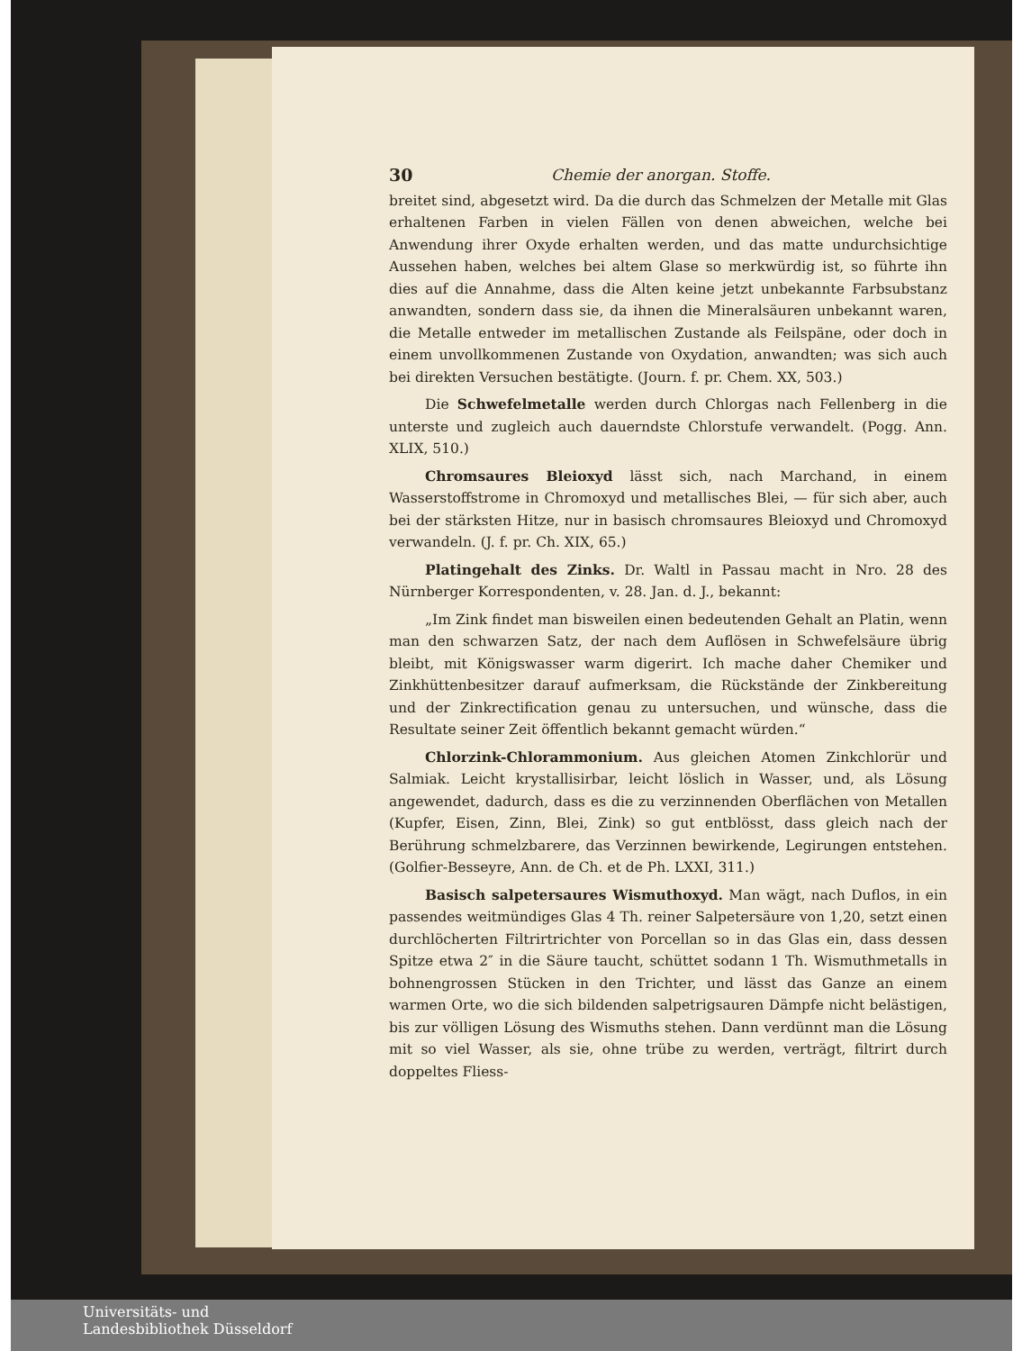30 Chemie der anorgan. Stoffe.
breitet sind, abgesetzt wird. Da die durch das Schmelzen der Metalle mit Glas erhaltenen Farben in vielen Fällen von denen abweichen, welche bei Anwendung ihrer Oxyde erhalten werden, und das matte undurchsichtige Aussehen haben, welches bei altem Glase so merkwürdig ist, so führte ihn dies auf die Annahme, dass die Alten keine jetzt unbekannte Farbsubstanz anwandten, sondern dass sie, da ihnen die Mineralsäuren unbekannt waren, die Metalle entweder im metallischen Zustande als Feilspäne, oder doch in einem unvollkommenen Zustande von Oxydation, anwandten; was sich auch bei direkten Versuchen bestätigte. (Journ. f. pr. Chem. XX, 503.)
Die Schwefelmetalle werden durch Chlorgas nach Fellenberg in die unterste und zugleich auch dauerndste Chlorstufe verwandelt. (Pogg. Ann. XLIX, 510.)
Chromsaures Bleioxyd lässt sich, nach Marchand, in einem Wasserstoffstrome in Chromoxyd und metallisches Blei, — für sich aber, auch bei der stärksten Hitze, nur in basisch chromsaures Bleioxyd und Chromoxyd verwandeln. (J. f. pr. Ch. XIX, 65.)
Platingehalt des Zinks. Dr. Waltl in Passau macht in Nro. 28 des Nürnberger Korrespondenten, v. 28. Jan. d. J., bekannt:
„Im Zink findet man bisweilen einen bedeutenden Gehalt an Platin, wenn man den schwarzen Satz, der nach dem Auflösen in Schwefelsäure übrig bleibt, mit Königswasser warm digerirt. Ich mache daher Chemiker und Zinkhüttenbesitzer darauf aufmerksam, die Rückstände der Zinkbereitung und der Zinkrectification genau zu untersuchen, und wünsche, dass die Resultate seiner Zeit öffentlich bekannt gemacht würden.“
Chlorzink-Chlorammonium. Aus gleichen Atomen Zinkchlorür und Salmiak. Leicht krystallisirbar, leicht löslich in Wasser, und, als Lösung angewendet, dadurch, dass es die zu verzinnenden Oberflächen von Metallen (Kupfer, Eisen, Zinn, Blei, Zink) so gut entblösst, dass gleich nach der Berührung schmelzbarere, das Verzinnen bewirkende, Legirungen entstehen. (Golfier-Besseyre, Ann. de Ch. et de Ph. LXXI, 311.)
Basisch salpetersaures Wismuthoxyd. Man wägt, nach Duflos, in ein passendes weitmündiges Glas 4 Th. reiner Salpetersäure von 1,20, setzt einen durchlöcherten Filtrirtrichter von Porcellan so in das Glas ein, dass dessen Spitze etwa 2″ in die Säure taucht, schüttet sodann 1 Th. Wismuthmetalls in bohnengrossen Stücken in den Trichter, und lässt das Ganze an einem warmen Orte, wo die sich bildenden salpetrigsauren Dämpfe nicht belästigen, bis zur völligen Lösung des Wismuths stehen. Dann verdünnt man die Lösung mit so viel Wasser, als sie, ohne trübe zu werden, verträgt, filtrirt durch doppeltes Fliess-
Universitäts- und
Landesbibliothek Düsseldorf